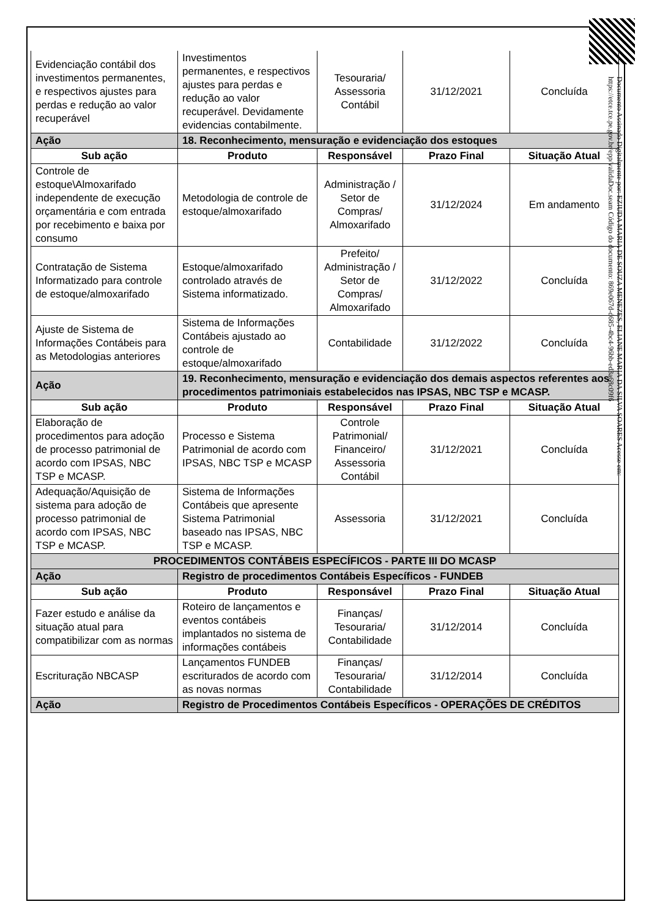| Evidenciação contábil dos investimentos permanentes, e respectivos ajustes para perdas e redução ao valor recuperável | Investimentos permanentes, e respectivos ajustes para perdas e redução ao valor recuperável. Devidamente evidencias contabilmente. | Tesouraria/ Assessoria Contábil | 31/12/2021 | Concluída |
| Ação | 18. Reconhecimento, mensuração e evidenciação dos estoques | | | |
| Sub ação | Produto | Responsável | Prazo Final | Situação Atual |
| Controle de estoque\Almoxarifado independente de execução orçamentária e com entrada por recebimento e baixa por consumo | Metodologia de controle de estoque/almoxarifado | Administração / Setor de Compras/ Almoxarifado | 31/12/2024 | Em andamento |
| Contratação de Sistema Informatizado para controle de estoque/almoxarifado | Estoque/almoxarifado controlado através de Sistema informatizado. | Prefeito/ Administração / Setor de Compras/ Almoxarifado | 31/12/2022 | Concluída |
| Ajuste de Sistema de Informações Contábeis para as Metodologias anteriores | Sistema de Informações Contábeis ajustado ao controle de estoque/almoxarifado | Contabilidade | 31/12/2022 | Concluída |
| Ação | 19. Reconhecimento, mensuração e evidenciação dos demais aspectos referentes aos procedimentos patrimoniais estabelecidos nas IPSAS, NBC TSP e MCASP. | | | |
| Sub ação | Produto | Responsável | Prazo Final | Situação Atual |
| Elaboração de procedimentos para adoção de processo patrimonial de acordo com IPSAS, NBC TSP e MCASP. | Processo e Sistema Patrimonial de acordo com IPSAS, NBC TSP e MCASP | Controle Patrimonial/ Financeiro/ Assessoria Contábil | 31/12/2021 | Concluída |
| Adequação/Aquisição de sistema para adoção de processo patrimonial de acordo com IPSAS, NBC TSP e MCASP. | Sistema de Informações Contábeis que apresente Sistema Patrimonial baseado nas IPSAS, NBC TSP e MCASP. | Assessoria | 31/12/2021 | Concluída |
| PROCEDIMENTOS CONTÁBEIS ESPECÍFICOS - PARTE III DO MCASP | | | | |
| Ação | Registro de procedimentos Contábeis Específicos - FUNDEB | | | |
| Sub ação | Produto | Responsável | Prazo Final | Situação Atual |
| Fazer estudo e análise da situação atual para compatibilizar com as normas | Roteiro de lançamentos e eventos contábeis implantados no sistema de informações contábeis | Finanças/ Tesouraria/ Contabilidade | 31/12/2014 | Concluída |
| Escrituração NBCASP | Lançamentos FUNDEB escriturados de acordo com as novas normas | Finanças/ Tesouraria/ Contabilidade | 31/12/2014 | Concluída |
| Ação | Registro de Procedimentos Contábeis Específicos - OPERAÇÕES DE CRÉDITOS | | | |
Documento Assinado Digitalmente por: EZIUDA MARIA DE SOUZA MENEZES, ELIANE MARIA DA SILVA SOARES Acesse em: https://etce.tce.pe.gov.br/epp/validaDoc.seam Código do documento: 869e067d-d685-4bc4-96bb-ed3a68c09f6